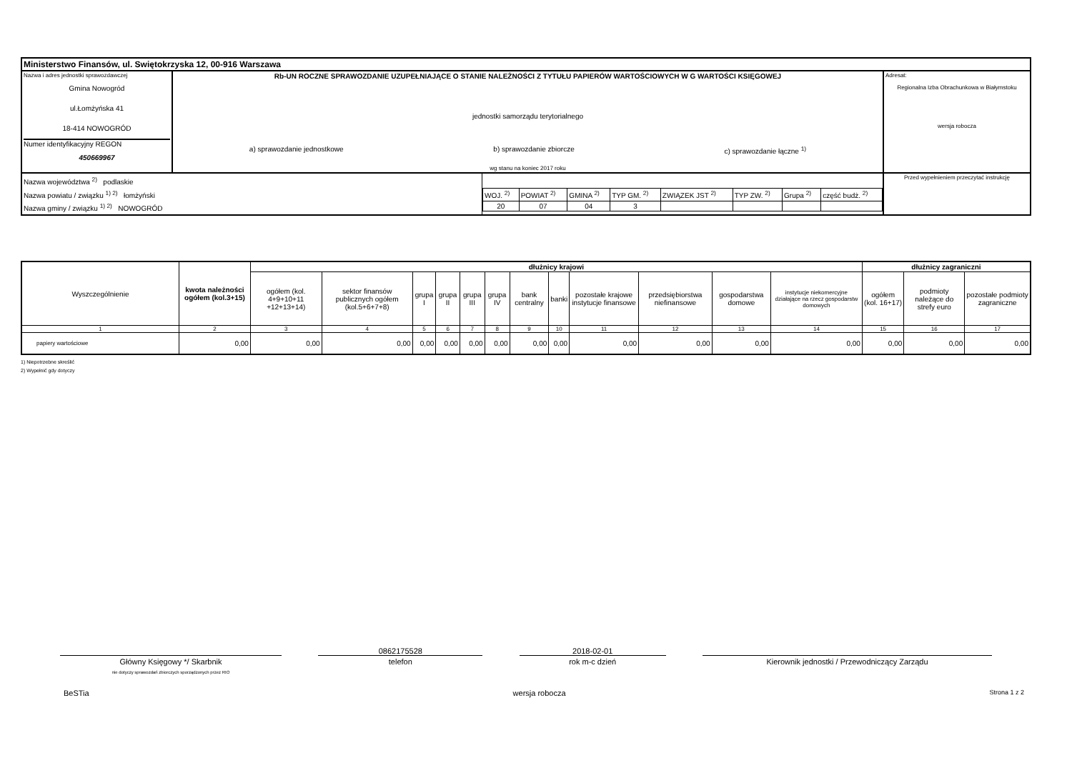| Ministerstwo Finansów, ul. Swiętokrzyska 12, 00-916 Warszawa | | | |
| Nazwa i adres jednostki sprawozdawczej Gmina Nowogród ul.Łomżyńska 41 18-414 NOWOGRÓD Numer identyfikacyjny REGON 450669967 | Rb-UN ROCZNE SPRAWOZDANIE UZUPEŁNIAJĄCE O STANIE NALEŻNOŚCI Z TYTUŁU PAPIERÓW WARTOŚCIOWYCH W G WARTOŚCI KSIĘGOWEJ jednostki samorządu terytorialnego a) sprawozdanie jednostkowe b) sprawozdanie zbiorcze c) sprawozdanie łączne <sup>1)</sup> wg stanu na koniec 2017 roku | | Adresat: Regionalna Izba Obrachunkowa w Białymstoku wersja robocza |
| Nazwa województwa <sup>2)</sup> podlaskie Nazwa powiatu / związku <sup>1) 2)</sup> łomżyński Nazwa gminy / związku <sup>1) 2)</sup> NOWOGRÓD | | / WOJ. <sup>2)</sup> / POWIAT <sup>2)</sup> / GMINA <sup>2)</sup> / TYP GM. <sup>2)</sup> / ZWIĄZEK JST <sup>2)</sup> / TYP ZW. <sup>2)</sup> / Grupa <sup>2)</sup> / część budż. <sup>2)</sup> / / 20 / 07 / 04 / 3 / / / / / | Przed wypełnieniem przeczytać instrukcję |
| Wyszczególnienie | kwota należności ogółem (kol.3+15) | dłużnicy krajowi | | | | | | | | | | | | dłużnicy zagraniczni | | |
| --- | --- | --- | --- | --- | --- | --- | --- | --- | --- | --- | --- | --- | --- | --- | --- | --- |
| | | ogółem (kol. 4+9+10+11 +12+13+14) | sektor finansów publicznych ogółem (kol.5+6+7+8) | grupa I | grupa II | grupa III | grupa IV | bank centralny | banki | pozostałe krajowe instytucje finansowe | przedsiębiorstwa niefinansowe | gospodarstwa domowe | instytucje niekomercyjne działające na rzecz gospodarstw domowych | ogółem (kol. 16+17) | podmioty należące do strefy euro | pozostałe podmioty zagraniczne |
| 1 | 2 | 3 | 4 | 5 | 6 | 7 | 8 | 9 | 10 | 11 | 12 | 13 | 14 | 15 | 16 | 17 |
| papiery wartościowe | 0,00 | 0,00 | 0,00 | 0,00 | 0,00 | 0,00 | 0,00 | 0,00 | 0,00 | 0,00 | 0,00 | 0,00 | 0,00 | 0,00 | 0,00 | 0,00 |
1) Niepotrzebne skreślić
2) Wypełnić gdy dotyczy
Główny Księgowy */ Skarbnik
nie dotyczy sprawozdań zbiorczych sporządzonych przez RIO
0862175528
telefon
2018-02-01
rok m-c dzień
Kierownik jednostki / Przewodniczący Zarządu
BeSTia wersja robocza Strona 1 z 2